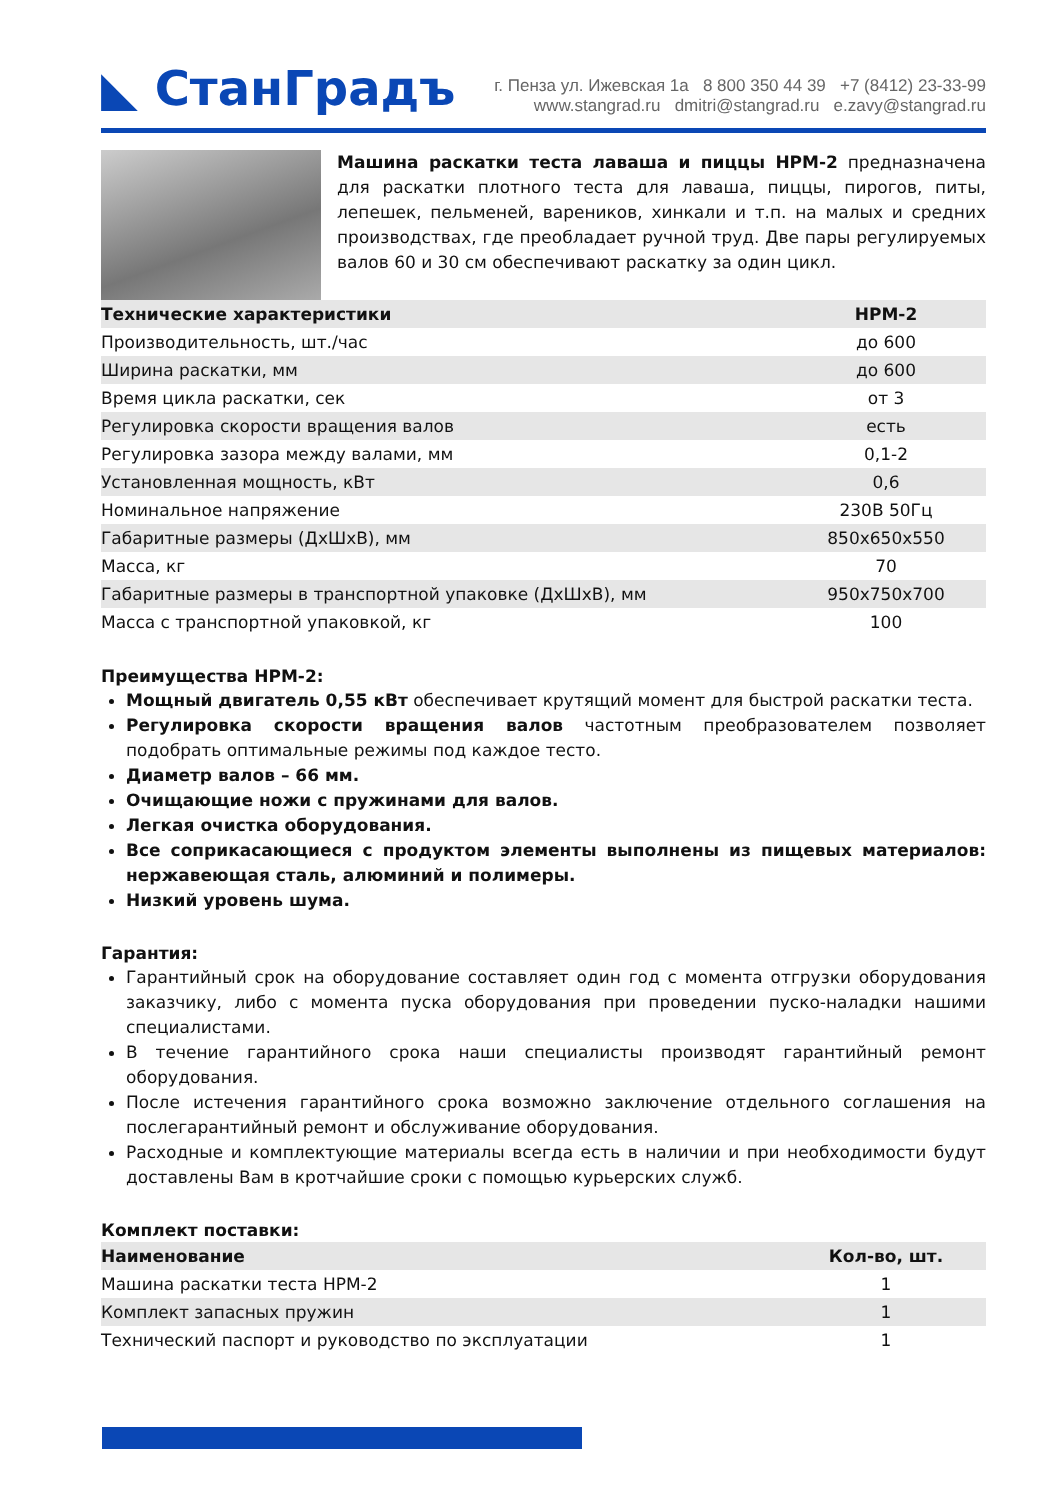◣ СтанГрадъ
г. Пенза ул. Ижевская 1а 8 800 350 44 39 +7 (8412) 23-33-99
www.stangrad.ru dmitri@stangrad.ru e.zavy@stangrad.ru
Машина раскатки теста лаваша и пиццы НРМ-2 предназначена для раскатки плотного теста для лаваша, пиццы, пирогов, питы, лепешек, пельменей, вареников, хинкали и т.п. на малых и средних производствах, где преобладает ручной труд. Две пары регулируемых валов 60 и 30 см обеспечивают раскатку за один цикл.
| Технические характеристики | НРМ-2 |
| --- | --- |
| Производительность, шт./час | до 600 |
| Ширина раскатки, мм | до 600 |
| Время цикла раскатки, сек | от 3 |
| Регулировка скорости вращения валов | есть |
| Регулировка зазора между валами, мм | 0,1-2 |
| Установленная мощность, кВт | 0,6 |
| Номинальное напряжение | 230В 50Гц |
| Габаритные размеры (ДхШхВ), мм | 850х650х550 |
| Масса, кг | 70 |
| Габаритные размеры в транспортной упаковке (ДхШхВ), мм | 950х750х700 |
| Масса с транспортной упаковкой, кг | 100 |
Преимущества НРМ-2:
Мощный двигатель 0,55 кВт обеспечивает крутящий момент для быстрой раскатки теста.
Регулировка скорости вращения валов частотным преобразователем позволяет подобрать оптимальные режимы под каждое тесто.
Диаметр валов – 66 мм.
Очищающие ножи с пружинами для валов.
Легкая очистка оборудования.
Все соприкасающиеся с продуктом элементы выполнены из пищевых материалов: нержавеющая сталь, алюминий и полимеры.
Низкий уровень шума.
Гарантия:
Гарантийный срок на оборудование составляет один год с момента отгрузки оборудования заказчику, либо с момента пуска оборудования при проведении пуско-наладки нашими специалистами.
В течение гарантийного срока наши специалисты производят гарантийный ремонт оборудования.
После истечения гарантийного срока возможно заключение отдельного соглашения на послегарантийный ремонт и обслуживание оборудования.
Расходные и комплектующие материалы всегда есть в наличии и при необходимости будут доставлены Вам в кротчайшие сроки с помощью курьерских служб.
Комплект поставки:
| Наименование | Кол-во, шт. |
| --- | --- |
| Машина раскатки теста НРМ-2 | 1 |
| Комплект запасных пружин | 1 |
| Технический паспорт и руководство по эксплуатации | 1 |